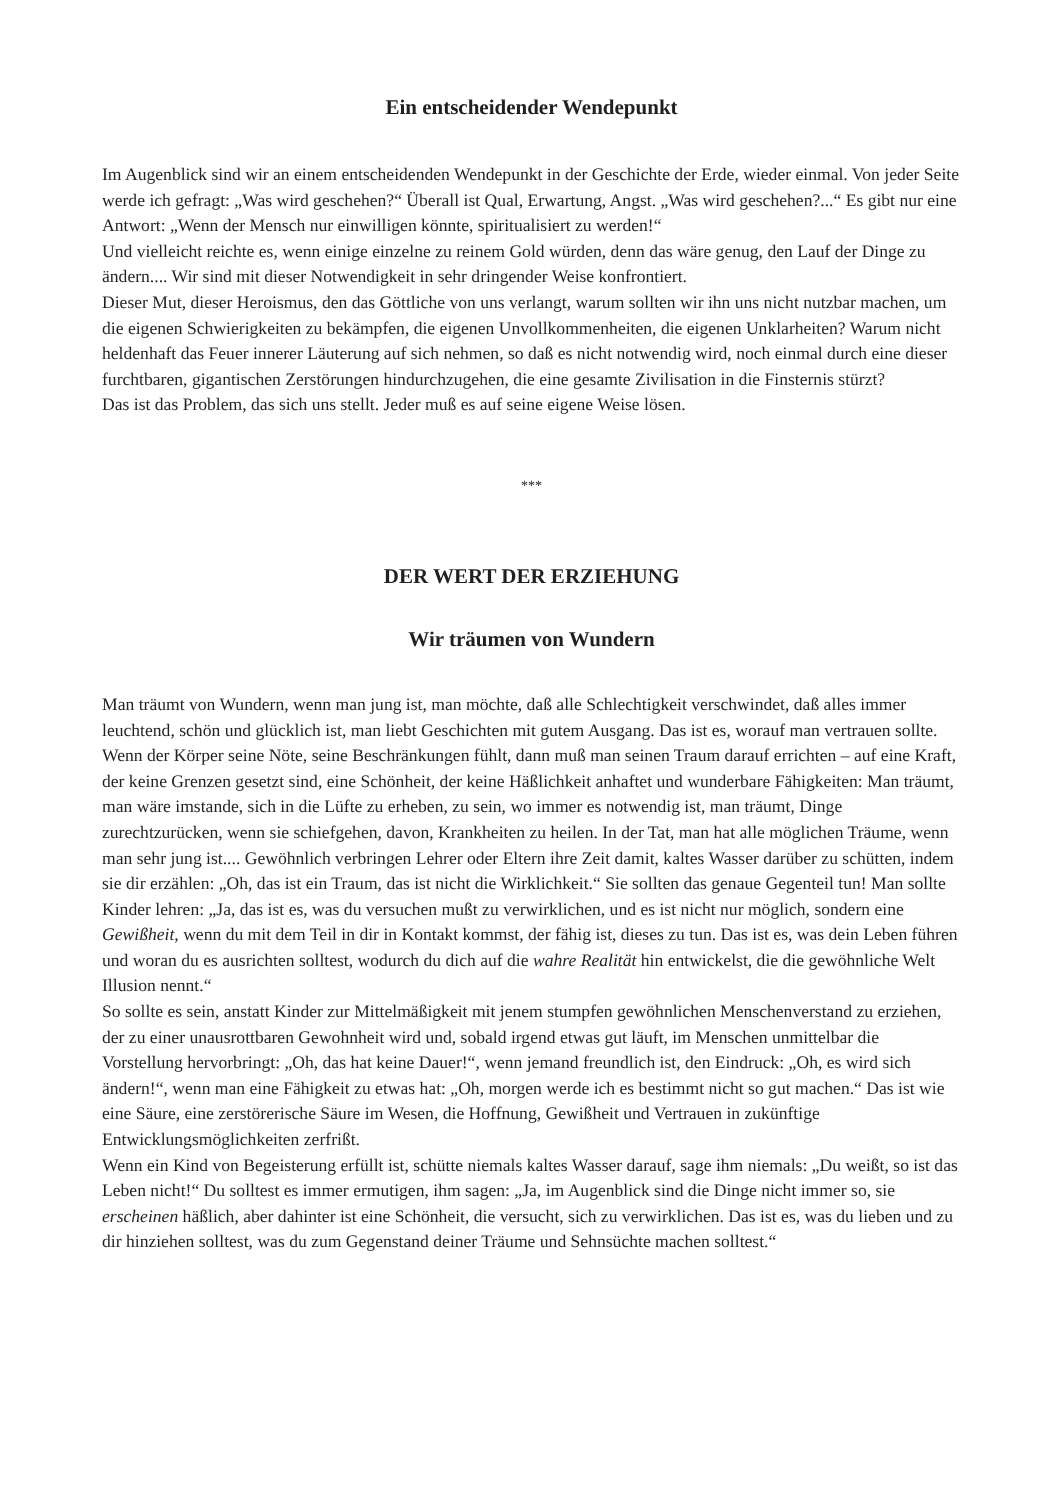Ein entscheidender Wendepunkt
Im Augenblick sind wir an einem entscheidenden Wendepunkt in der Geschichte der Erde, wieder einmal. Von jeder Seite werde ich gefragt: „Was wird geschehen?“ Überall ist Qual, Erwartung, Angst. „Was wird geschehen?...“ Es gibt nur eine Antwort: „Wenn der Mensch nur einwilligen könnte, spiritualisiert zu werden!“
Und vielleicht reichte es, wenn einige einzelne zu reinem Gold würden, denn das wäre genug, den Lauf der Dinge zu ändern.... Wir sind mit dieser Notwendigkeit in sehr dringender Weise konfrontiert.
Dieser Mut, dieser Heroismus, den das Göttliche von uns verlangt, warum sollten wir ihn uns nicht nutzbar machen, um die eigenen Schwierigkeiten zu bekämpfen, die eigenen Unvollkommenheiten, die eigenen Unklarheiten? Warum nicht heldenhaft das Feuer innerer Läuterung auf sich nehmen, so daß es nicht notwendig wird, noch einmal durch eine dieser furchtbaren, gigantischen Zerstörungen hindurchzugehen, die eine gesamte Zivilisation in die Finsternis stürzt?
Das ist das Problem, das sich uns stellt. Jeder muß es auf seine eigene Weise lösen.
***
DER WERT DER ERZIEHUNG
Wir träumen von Wundern
Man träumt von Wundern, wenn man jung ist, man möchte, daß alle Schlechtigkeit verschwindet, daß alles immer leuchtend, schön und glücklich ist, man liebt Geschichten mit gutem Ausgang. Das ist es, worauf man vertrauen sollte. Wenn der Körper seine Nöte, seine Beschränkungen fühlt, dann muß man seinen Traum darauf errichten – auf eine Kraft, der keine Grenzen gesetzt sind, eine Schönheit, der keine Häßlichkeit anhaftet und wunderbare Fähigkeiten: Man träumt, man wäre imstande, sich in die Lüfte zu erheben, zu sein, wo immer es notwendig ist, man träumt, Dinge zurechtzurücken, wenn sie schiefgehen, davon, Krankheiten zu heilen. In der Tat, man hat alle möglichen Träume, wenn man sehr jung ist.... Gewöhnlich verbringen Lehrer oder Eltern ihre Zeit damit, kaltes Wasser darüber zu schütten, indem sie dir erzählen: „Oh, das ist ein Traum, das ist nicht die Wirklichkeit.“ Sie sollten das genaue Gegenteil tun! Man sollte Kinder lehren: „Ja, das ist es, was du versuchen mußt zu verwirklichen, und es ist nicht nur möglich, sondern eine Gewißheit, wenn du mit dem Teil in dir in Kontakt kommst, der fähig ist, dieses zu tun. Das ist es, was dein Leben führen und woran du es ausrichten solltest, wodurch du dich auf die wahre Realität hin entwickelst, die die gewöhnliche Welt Illusion nennt.“
So sollte es sein, anstatt Kinder zur Mittelmäßigkeit mit jenem stumpfen gewöhnlichen Menschenverstand zu erziehen, der zu einer unausrottbaren Gewohnheit wird und, sobald irgend etwas gut läuft, im Menschen unmittelbar die Vorstellung hervorbringt: „Oh, das hat keine Dauer!“, wenn jemand freundlich ist, den Eindruck: „Oh, es wird sich ändern!“, wenn man eine Fähigkeit zu etwas hat: „Oh, morgen werde ich es bestimmt nicht so gut machen.“ Das ist wie eine Säure, eine zerstörerische Säure im Wesen, die Hoffnung, Gewißheit und Vertrauen in zukünftige Entwicklungsmöglichkeiten zerfrißt.
Wenn ein Kind von Begeisterung erfüllt ist, schütte niemals kaltes Wasser darauf, sage ihm niemals: „Du weißt, so ist das Leben nicht!“ Du solltest es immer ermutigen, ihm sagen: „Ja, im Augenblick sind die Dinge nicht immer so, sie erscheinen häßlich, aber dahinter ist eine Schönheit, die versucht, sich zu verwirklichen. Das ist es, was du lieben und zu dir hinziehen solltest, was du zum Gegenstand deiner Träume und Sehnsüchte machen solltest.“